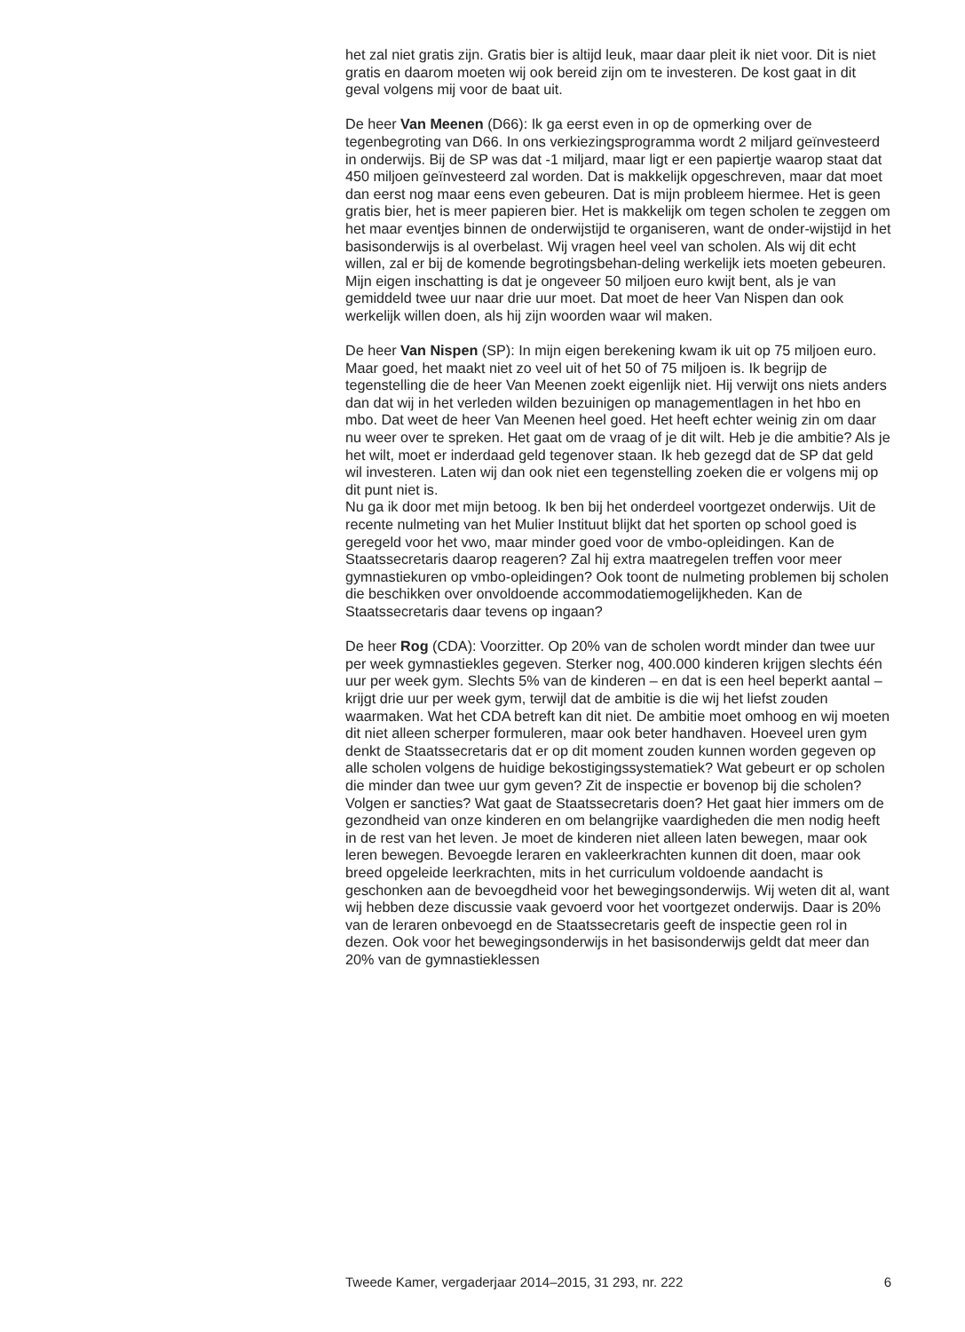het zal niet gratis zijn. Gratis bier is altijd leuk, maar daar pleit ik niet voor. Dit is niet gratis en daarom moeten wij ook bereid zijn om te investeren. De kost gaat in dit geval volgens mij voor de baat uit.
De heer Van Meenen (D66): Ik ga eerst even in op de opmerking over de tegenbegroting van D66. In ons verkiezingsprogramma wordt 2 miljard geïnvesteerd in onderwijs. Bij de SP was dat -1 miljard, maar ligt er een papiertje waarop staat dat 450 miljoen geïnvesteerd zal worden. Dat is makkelijk opgeschreven, maar dat moet dan eerst nog maar eens even gebeuren. Dat is mijn probleem hiermee. Het is geen gratis bier, het is meer papieren bier. Het is makkelijk om tegen scholen te zeggen om het maar eventjes binnen de onderwijstijd te organiseren, want de onder-wijstijd in het basisonderwijs is al overbelast. Wij vragen heel veel van scholen. Als wij dit echt willen, zal er bij de komende begrotingsbehan-deling werkelijk iets moeten gebeuren. Mijn eigen inschatting is dat je ongeveer 50 miljoen euro kwijt bent, als je van gemiddeld twee uur naar drie uur moet. Dat moet de heer Van Nispen dan ook werkelijk willen doen, als hij zijn woorden waar wil maken.
De heer Van Nispen (SP): In mijn eigen berekening kwam ik uit op 75 miljoen euro. Maar goed, het maakt niet zo veel uit of het 50 of 75 miljoen is. Ik begrijp de tegenstelling die de heer Van Meenen zoekt eigenlijk niet. Hij verwijt ons niets anders dan dat wij in het verleden wilden bezuinigen op managementlagen in het hbo en mbo. Dat weet de heer Van Meenen heel goed. Het heeft echter weinig zin om daar nu weer over te spreken. Het gaat om de vraag of je dit wilt. Heb je die ambitie? Als je het wilt, moet er inderdaad geld tegenover staan. Ik heb gezegd dat de SP dat geld wil investeren. Laten wij dan ook niet een tegenstelling zoeken die er volgens mij op dit punt niet is.
Nu ga ik door met mijn betoog. Ik ben bij het onderdeel voortgezet onderwijs. Uit de recente nulmeting van het Mulier Instituut blijkt dat het sporten op school goed is geregeld voor het vwo, maar minder goed voor de vmbo-opleidingen. Kan de Staatssecretaris daarop reageren? Zal hij extra maatregelen treffen voor meer gymnastiekuren op vmbo-opleidingen? Ook toont de nulmeting problemen bij scholen die beschikken over onvoldoende accommodatiemogelijkheden. Kan de Staatssecretaris daar tevens op ingaan?
De heer Rog (CDA): Voorzitter. Op 20% van de scholen wordt minder dan twee uur per week gymnastiekles gegeven. Sterker nog, 400.000 kinderen krijgen slechts één uur per week gym. Slechts 5% van de kinderen – en dat is een heel beperkt aantal – krijgt drie uur per week gym, terwijl dat de ambitie is die wij het liefst zouden waarmaken. Wat het CDA betreft kan dit niet. De ambitie moet omhoog en wij moeten dit niet alleen scherper formuleren, maar ook beter handhaven. Hoeveel uren gym denkt de Staatssecretaris dat er op dit moment zouden kunnen worden gegeven op alle scholen volgens de huidige bekostigingssystematiek? Wat gebeurt er op scholen die minder dan twee uur gym geven? Zit de inspectie er bovenop bij die scholen? Volgen er sancties? Wat gaat de Staatssecretaris doen? Het gaat hier immers om de gezondheid van onze kinderen en om belangrijke vaardigheden die men nodig heeft in de rest van het leven. Je moet de kinderen niet alleen laten bewegen, maar ook leren bewegen. Bevoegde leraren en vakleerkrachten kunnen dit doen, maar ook breed opgeleide leerkrachten, mits in het curriculum voldoende aandacht is geschonken aan de bevoegdheid voor het bewegingsonderwijs. Wij weten dit al, want wij hebben deze discussie vaak gevoerd voor het voortgezet onderwijs. Daar is 20% van de leraren onbevoegd en de Staatssecretaris geeft de inspectie geen rol in dezen. Ook voor het bewegingsonderwijs in het basisonderwijs geldt dat meer dan 20% van de gymnastieklessen
Tweede Kamer, vergaderjaar 2014–2015, 31 293, nr. 222 6